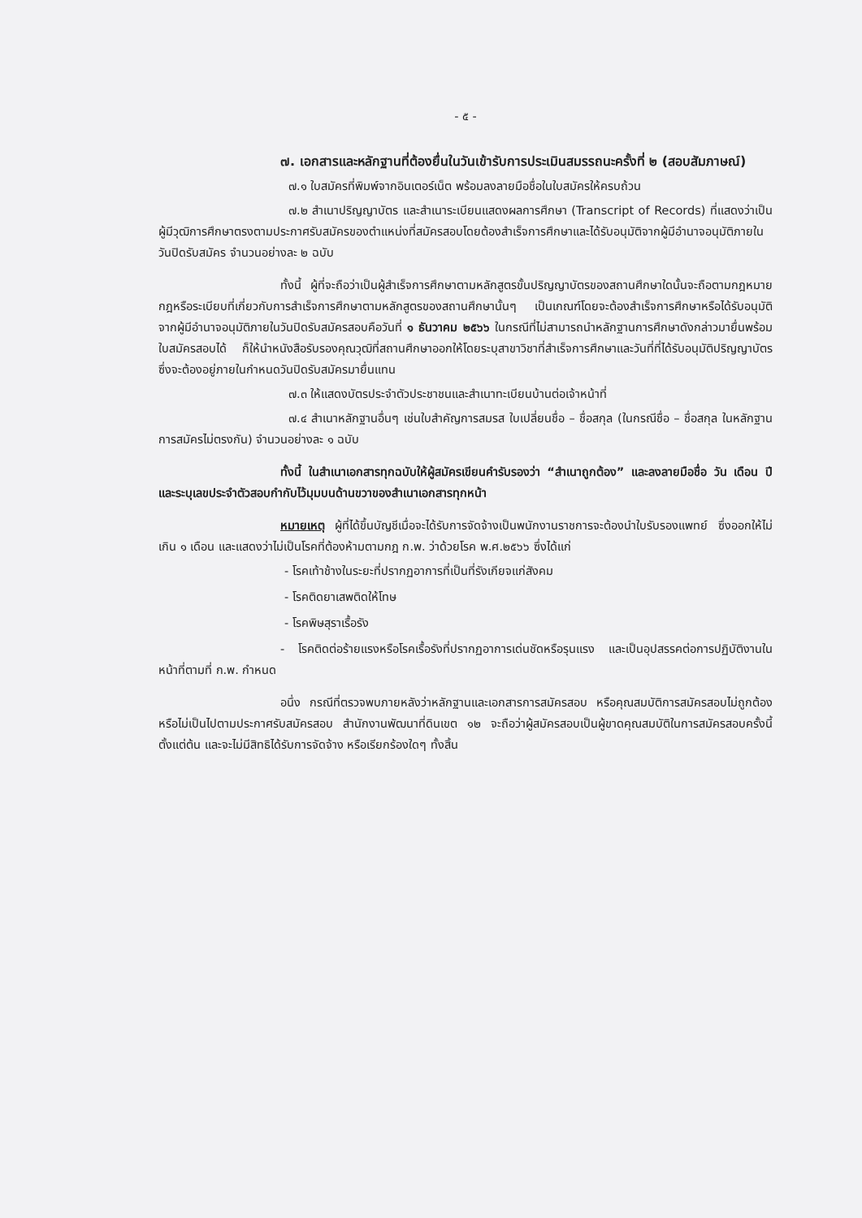- ๕ -
๗. เอกสารและหลักฐานที่ต้องยื่นในวันเข้ารับการประเมินสมรรถนะครั้งที่ ๒ (สอบสัมภาษณ์)
๗.๑ ใบสมัครที่พิมพ์จากอินเตอร์เน็ต พร้อมลงลายมือชื่อในใบสมัครให้ครบถ้วน
๗.๒ สำเนาปริญญาบัตร และสำเนาระเบียนแสดงผลการศึกษา (Transcript of Records) ที่แสดงว่าเป็นผู้มีวุฒิการศึกษาตรงตามประกาศรับสมัครของตำแหน่งที่สมัครสอบโดยต้องสำเร็จการศึกษาและได้รับอนุมัติจากผู้มีอำนาจอนุมัติภายในวันปิดรับสมัคร จำนวนอย่างละ ๒ ฉบับ
ทั้งนี้ ผู้ที่จะถือว่าเป็นผู้สำเร็จการศึกษาตามหลักสูตรขั้นปริญญาบัตรของสถานศึกษาใดนั้นจะถือตามกฎหมาย กฎหรือระเบียบที่เกี่ยวกับการสำเร็จการศึกษาตามหลักสูตรของสถานศึกษานั้นๆ เป็นเกณฑ์โดยจะต้องสำเร็จการศึกษาหรือได้รับอนุมัติจากผู้มีอำนาจอนุมัติภายในวันปิดรับสมัครสอบคือวันที่ ๑ ธันวาคม ๒๕๖๖ ในกรณีที่ไม่สามารถนำหลักฐานการศึกษาดังกล่าวมายื่นพร้อมใบสมัครสอบได้ ก็ให้นำหนังสือรับรองคุณวุฒิที่สถานศึกษาออกให้โดยระบุสาขาวิชาที่สำเร็จการศึกษาและวันที่ที่ได้รับอนุมัติปริญญาบัตรซึ่งจะต้องอยู่ภายในกำหนดวันปิดรับสมัครมายื่นแทน
๗.๓ ให้แสดงบัตรประจำตัวประชาชนและสำเนาทะเบียนบ้านต่อเจ้าหน้าที่
๗.๔ สำเนาหลักฐานอื่นๆ เช่นใบสำคัญการสมรส ใบเปลี่ยนชื่อ – ชื่อสกุล (ในกรณีชื่อ – ชื่อสกุล ในหลักฐานการสมัครไม่ตรงกัน) จำนวนอย่างละ ๑ ฉบับ
ทั้งนี้ ในสำเนาเอกสารทุกฉบับให้ผู้สมัครเขียนคำรับรองว่า “สำเนาถูกต้อง” และลงลายมือชื่อ วัน เดือน ปี และระบุเลขประจำตัวสอบกำกับไว้มุมบนด้านขวาของสำเนาเอกสารทุกหน้า
หมายเหตุ ผู้ที่ได้ขึ้นบัญชีเมื่อจะได้รับการจัดจ้างเป็นพนักงานราชการจะต้องนำใบรับรองแพทย์ ซึ่งออกให้ไม่เกิน ๑ เดือน และแสดงว่าไม่เป็นโรคที่ต้องห้ามตามกฎ ก.พ. ว่าด้วยโรค พ.ศ.๒๕๖๖ ซึ่งได้แก่
- โรคเท้าช้างในระยะที่ปรากฏอาการที่เป็นที่รังเกียจแก่สังคม
- โรคติดยาเสพติดให้โทษ
- โรคพิษสุราเรื้อรัง
- โรคติดต่อร้ายแรงหรือโรคเรื้อรังที่ปรากฏอาการเด่นชัดหรือรุนแรง และเป็นอุปสรรคต่อการปฏิบัติงานในหน้าที่ตามที่ ก.พ. กำหนด
อนึ่ง กรณีที่ตรวจพบภายหลังว่าหลักฐานและเอกสารการสมัครสอบ หรือคุณสมบัติการสมัครสอบไม่ถูกต้อง หรือไม่เป็นไปตามประกาศรับสมัครสอบ สำนักงานพัฒนาที่ดินเขต ๑๒ จะถือว่าผู้สมัครสอบเป็นผู้ขาดคุณสมบัติในการสมัครสอบครั้งนี้ตั้งแต่ต้น และจะไม่มีสิทธิได้รับการจัดจ้าง หรือเรียกร้องใดๆ ทั้งสิ้น